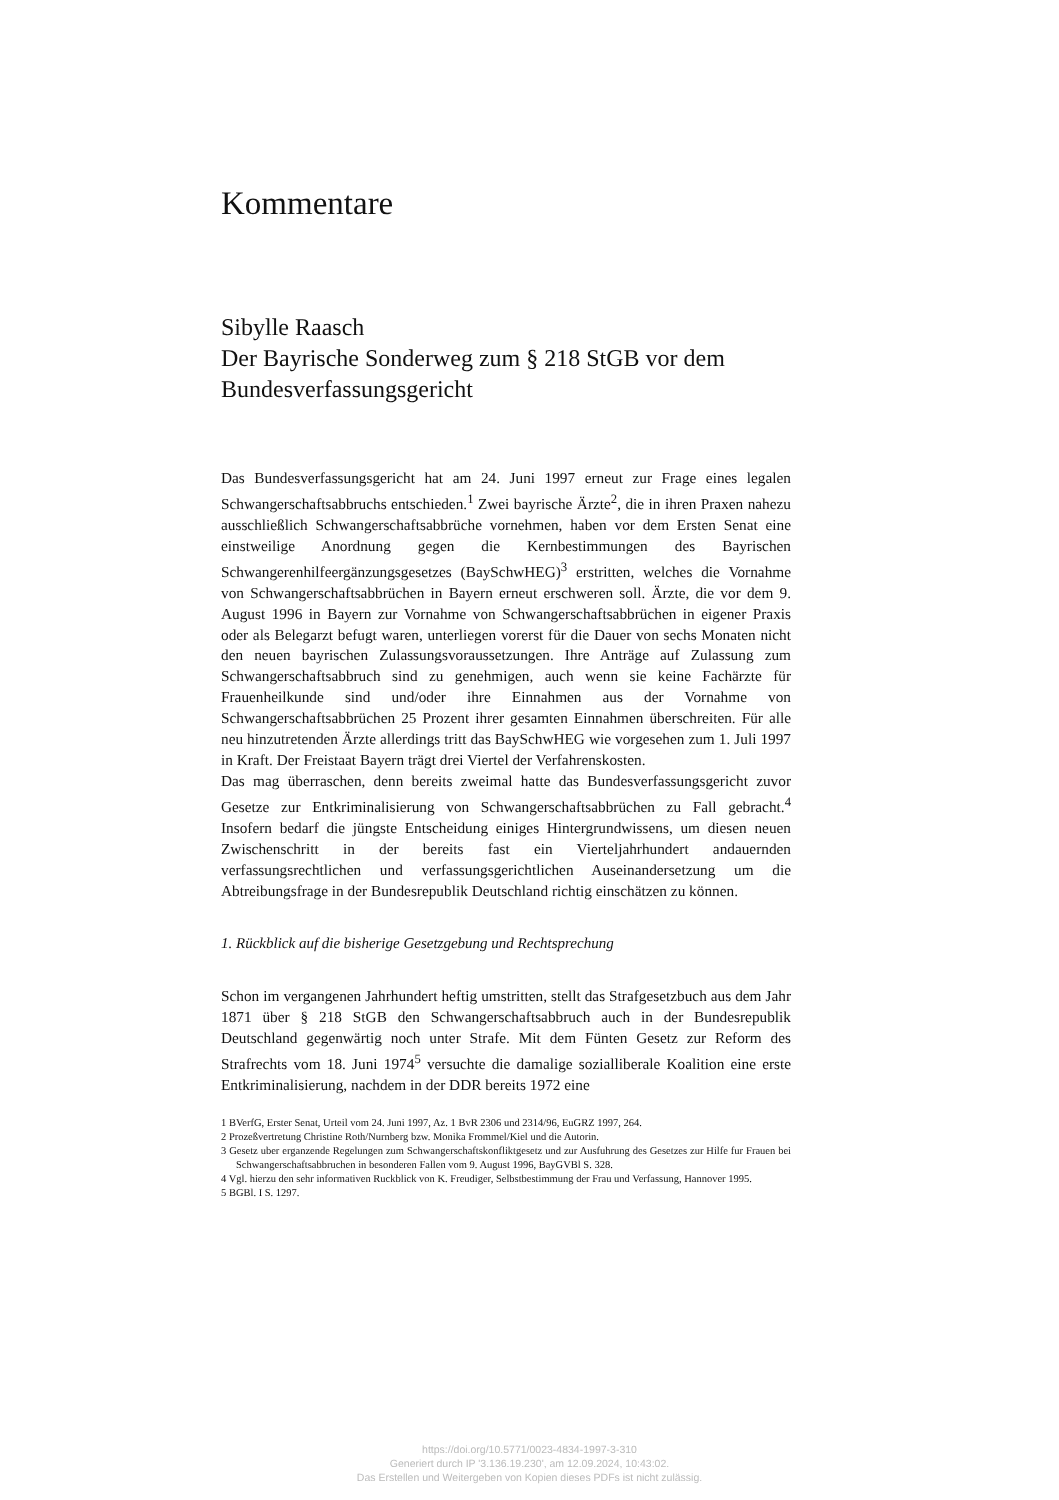Kommentare
Sibylle Raasch
Der Bayrische Sonderweg zum § 218 StGB vor dem Bundesverfassungsgericht
Das Bundesverfassungsgericht hat am 24. Juni 1997 erneut zur Frage eines legalen Schwangerschaftsabbruchs entschieden.<sup>1</sup> Zwei bayrische Ärzte<sup>2</sup>, die in ihren Praxen nahezu ausschließlich Schwangerschaftsabbrüche vornehmen, haben vor dem Ersten Senat eine einstweilige Anordnung gegen die Kernbestimmungen des Bayrischen Schwangerenhilfeergänzungsgesetzes (BaySchwHEG)<sup>3</sup> erstritten, welches die Vornahme von Schwangerschaftsabbrüchen in Bayern erneut erschweren soll. Ärzte, die vor dem 9. August 1996 in Bayern zur Vornahme von Schwangerschaftsabbrüchen in eigener Praxis oder als Belegarzt befugt waren, unterliegen vorerst für die Dauer von sechs Monaten nicht den neuen bayrischen Zulassungsvoraussetzungen. Ihre Anträge auf Zulassung zum Schwangerschaftsabbruch sind zu genehmigen, auch wenn sie keine Fachärzte für Frauenheilkunde sind und/oder ihre Einnahmen aus der Vornahme von Schwangerschaftsabbrüchen 25 Prozent ihrer gesamten Einnahmen überschreiten. Für alle neu hinzutretenden Ärzte allerdings tritt das BaySchwHEG wie vorgesehen zum 1. Juli 1997 in Kraft. Der Freistaat Bayern trägt drei Viertel der Verfahrenskosten.
Das mag überraschen, denn bereits zweimal hatte das Bundesverfassungsgericht zuvor Gesetze zur Entkriminalisierung von Schwangerschaftsabbrüchen zu Fall gebracht.<sup>4</sup> Insofern bedarf die jüngste Entscheidung einiges Hintergrundwissens, um diesen neuen Zwischenschritt in der bereits fast ein Vierteljahrhundert andauernden verfassungsrechtlichen und verfassungsgerichtlichen Auseinandersetzung um die Abtreibungsfrage in der Bundesrepublik Deutschland richtig einschätzen zu können.
1. Rückblick auf die bisherige Gesetzgebung und Rechtsprechung
Schon im vergangenen Jahrhundert heftig umstritten, stellt das Strafgesetzbuch aus dem Jahr 1871 über § 218 StGB den Schwangerschaftsabbruch auch in der Bundesrepublik Deutschland gegenwärtig noch unter Strafe. Mit dem Fünten Gesetz zur Reform des Strafrechts vom 18. Juni 1974<sup>5</sup> versuchte die damalige sozialliberale Koalition eine erste Entkriminalisierung, nachdem in der DDR bereits 1972 eine
1 BVerfG, Erster Senat, Urteil vom 24. Juni 1997, Az. 1 BvR 2306 und 2314/96, EuGRZ 1997, 264.
2 Prozeßvertretung Christine Roth/Nurnberg bzw. Monika Frommel/Kiel und die Autorin.
3 Gesetz uber erganzende Regelungen zum Schwangerschaftskonfliktgesetz und zur Ausfuhrung des Gesetzes zur Hilfe fur Frauen bei Schwangerschaftsabbruchen in besonderen Fallen vom 9. August 1996, BayGVBl S. 328.
4 Vgl. hierzu den sehr informativen Ruckblick von K. Freudiger, Selbstbestimmung der Frau und Verfassung, Hannover 1995.
5 BGBl. I S. 1297.
https://doi.org/10.5771/0023-4834-1997-3-310
Generiert durch IP '3.136.19.230', am 12.09.2024, 10:43:02.
Das Erstellen und Weitergeben von Kopien dieses PDFs ist nicht zulässig.